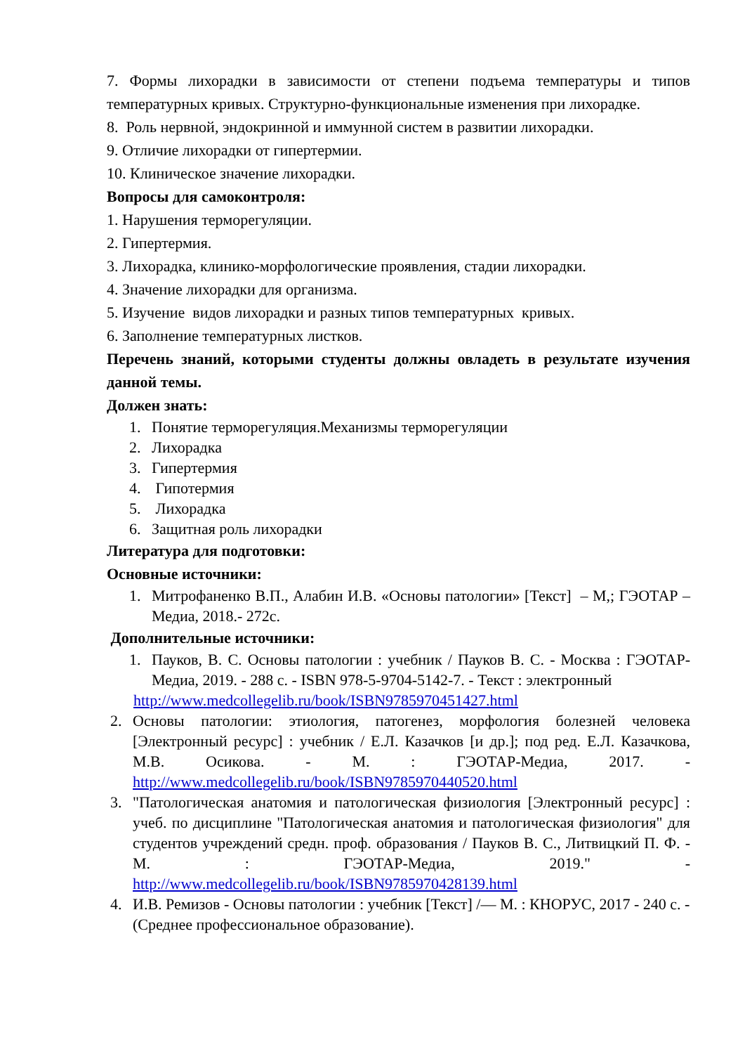7. Формы лихорадки в зависимости от степени подъема температуры и типов температурных кривых. Структурно-функциональные изменения при лихорадке.
8. Роль нервной, эндокринной и иммунной систем в развитии лихорадки.
9. Отличие лихорадки от гипертермии.
10. Клиническое значение лихорадки.
Вопросы для самоконтроля:
1. Нарушения терморегуляции.
2. Гипертермия.
3. Лихорадка, клинико-морфологические проявления, стадии лихорадки.
4. Значение лихорадки для организма.
5. Изучение видов лихорадки и разных типов температурных кривых.
6. Заполнение температурных листков.
Перечень знаний, которыми студенты должны овладеть в результате изучения данной темы.
Должен знать:
1. Понятие терморегуляция.Механизмы терморегуляции
2. Лихорадка
3. Гипертермия
4. Гипотермия
5. Лихорадка
6. Защитная роль лихорадки
Литература для подготовки:
Основные источники:
1. Митрофаненко В.П., Алабин И.В. «Основы патологии» [Текст] – М,; ГЭОТАР –Медиа, 2018.- 272с.
Дополнительные источники:
1. Пауков, В. С. Основы патологии : учебник / Пауков В. С. - Москва : ГЭОТАР-Медиа, 2019. - 288 с. - ISBN 978-5-9704-5142-7. - Текст : электронный
http://www.medcollegelib.ru/book/ISBN9785970451427.html
2. Основы патологии: этиология, патогенез, морфология болезней человека [Электронный ресурс] : учебник / Е.Л. Казачков [и др.]; под ред. Е.Л. Казачкова, М.В. Осикова. - М. : ГЭОТАР-Медиа, 2017. - http://www.medcollegelib.ru/book/ISBN9785970440520.html
3. "Патологическая анатомия и патологическая физиология [Электронный ресурс] : учеб. по дисциплине "Патологическая анатомия и патологическая физиология" для студентов учреждений средн. проф. образования / Пауков В. С., Литвицкий П. Ф. - М. : ГЭОТАР-Медиа, 2019." - http://www.medcollegelib.ru/book/ISBN9785970428139.html
4. И.В. Ремизов - Основы патологии : учебник [Текст] /— М. : КНОРУС, 2017 - 240 с. - (Среднее профессиональное образование).